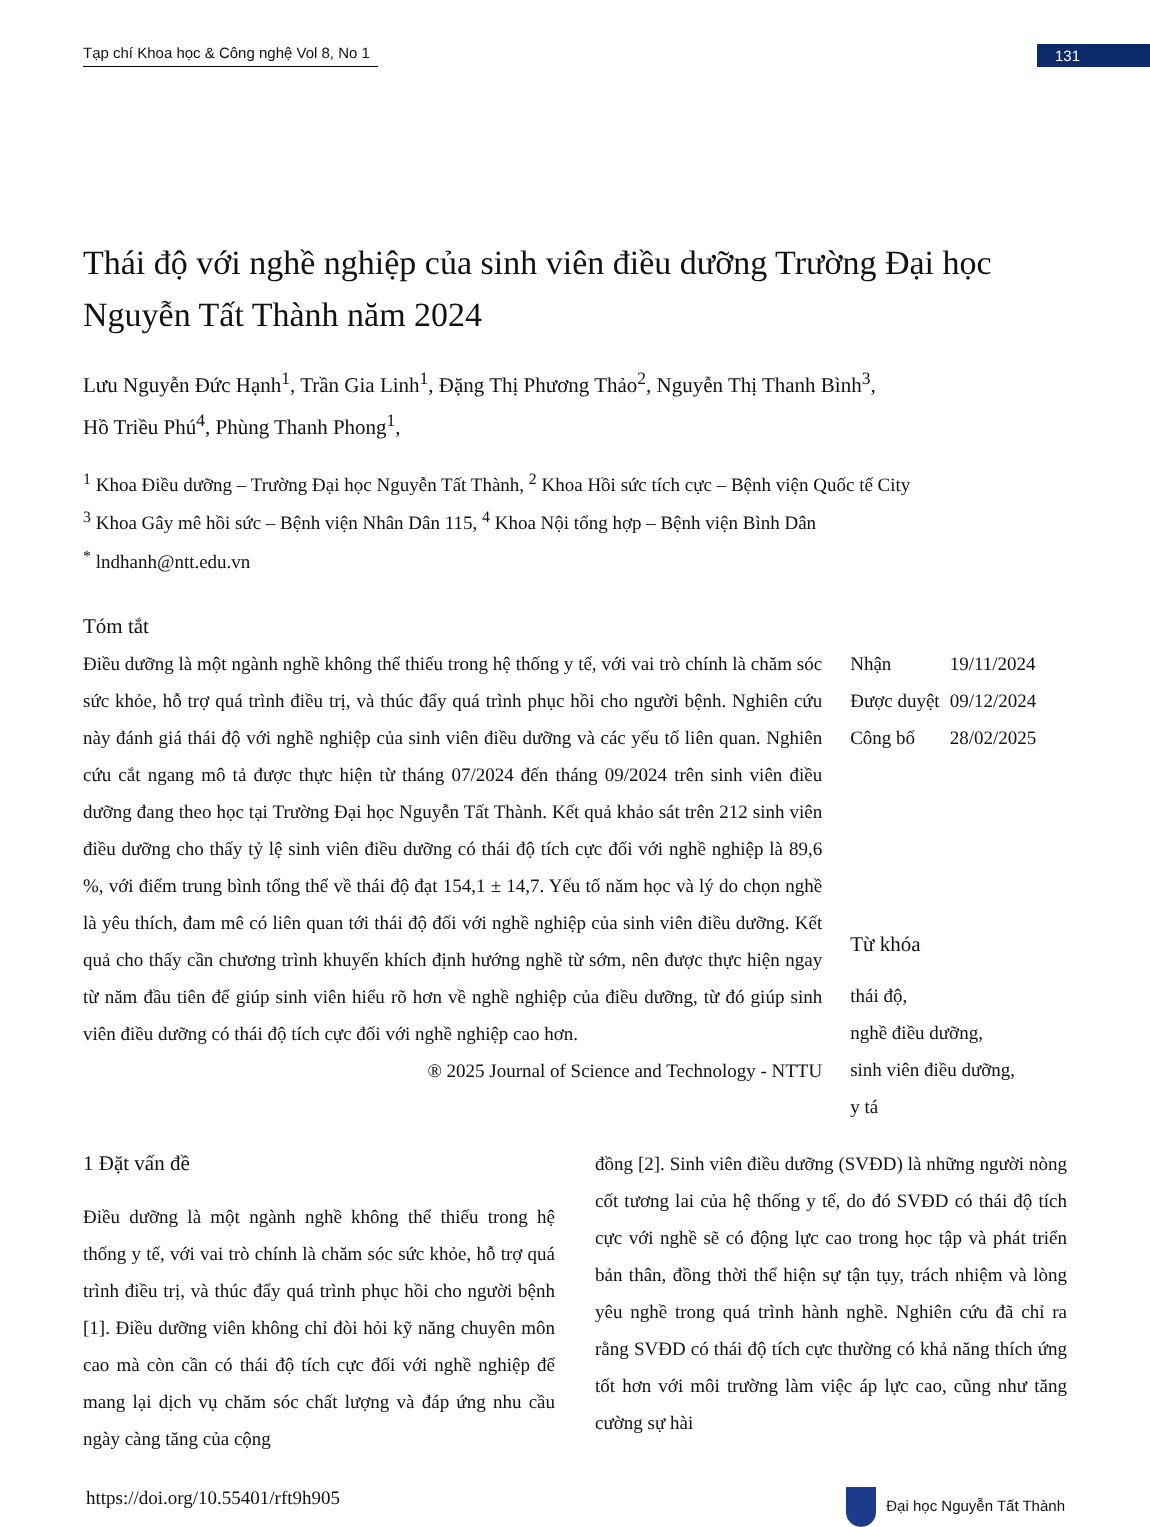Tạp chí Khoa học & Công nghệ Vol 8, No 1
131
Thái độ với nghề nghiệp của sinh viên điều dưỡng Trường Đại học Nguyễn Tất Thành năm 2024
Lưu Nguyễn Đức Hạnh<sup>1</sup>, Trần Gia Linh<sup>1</sup>, Đặng Thị Phương Thảo<sup>2</sup>, Nguyễn Thị Thanh Bình<sup>3</sup>,
Hồ Triều Phú<sup>4</sup>, Phùng Thanh Phong<sup>1</sup>,
<sup>1</sup> Khoa Điều dưỡng – Trường Đại học Nguyễn Tất Thành, <sup>2</sup> Khoa Hồi sức tích cực – Bệnh viện Quốc tế City
<sup>3</sup> Khoa Gây mê hồi sức – Bệnh viện Nhân Dân 115, <sup>4</sup> Khoa Nội tổng hợp – Bệnh viện Bình Dân
<sup>*</sup> lndhanh@ntt.edu.vn
Tóm tắt
Điều dưỡng là một ngành nghề không thể thiếu trong hệ thống y tế, với vai trò chính là chăm sóc sức khỏe, hỗ trợ quá trình điều trị, và thúc đẩy quá trình phục hồi cho người bệnh. Nghiên cứu này đánh giá thái độ với nghề nghiệp của sinh viên điều dưỡng và các yếu tố liên quan. Nghiên cứu cắt ngang mô tả được thực hiện từ tháng 07/2024 đến tháng 09/2024 trên sinh viên điều dưỡng đang theo học tại Trường Đại học Nguyễn Tất Thành. Kết quả khảo sát trên 212 sinh viên điều dưỡng cho thấy tỷ lệ sinh viên điều dưỡng có thái độ tích cực đối với nghề nghiệp là 89,6 %, với điểm trung bình tổng thể về thái độ đạt 154,1 ± 14,7. Yếu tố năm học và lý do chọn nghề là yêu thích, đam mê có liên quan tới thái độ đối với nghề nghiệp của sinh viên điều dưỡng. Kết quả cho thấy cần chương trình khuyến khích định hướng nghề từ sớm, nên được thực hiện ngay từ năm đầu tiên để giúp sinh viên hiểu rõ hơn về nghề nghiệp của điều dưỡng, từ đó giúp sinh viên điều dưỡng có thái độ tích cực đối với nghề nghiệp cao hơn.
® 2025 Journal of Science and Technology - NTTU
| Nhận | 19/11/2024 |
| Được duyệt | 09/12/2024 |
| Công bố | 28/02/2025 |
Từ khóa
thái độ,
nghề điều dưỡng,
sinh viên điều dưỡng,
y tá
1 Đặt vấn đề
Điều dưỡng là một ngành nghề không thể thiếu trong hệ thống y tế, với vai trò chính là chăm sóc sức khỏe, hỗ trợ quá trình điều trị, và thúc đẩy quá trình phục hồi cho người bệnh [1]. Điều dưỡng viên không chỉ đòi hỏi kỹ năng chuyên môn cao mà còn cần có thái độ tích cực đối với nghề nghiệp để mang lại dịch vụ chăm sóc chất lượng và đáp ứng nhu cầu ngày càng tăng của cộng
đồng [2]. Sinh viên điều dưỡng (SVĐD) là những người nòng cốt tương lai của hệ thống y tế, do đó SVĐD có thái độ tích cực với nghề sẽ có động lực cao trong học tập và phát triển bản thân, đồng thời thể hiện sự tận tụy, trách nhiệm và lòng yêu nghề trong quá trình hành nghề. Nghiên cứu đã chỉ ra rằng SVĐD có thái độ tích cực thường có khả năng thích ứng tốt hơn với môi trường làm việc áp lực cao, cũng như tăng cường sự hài
https://doi.org/10.55401/rft9h905
Đại học Nguyễn Tất Thành